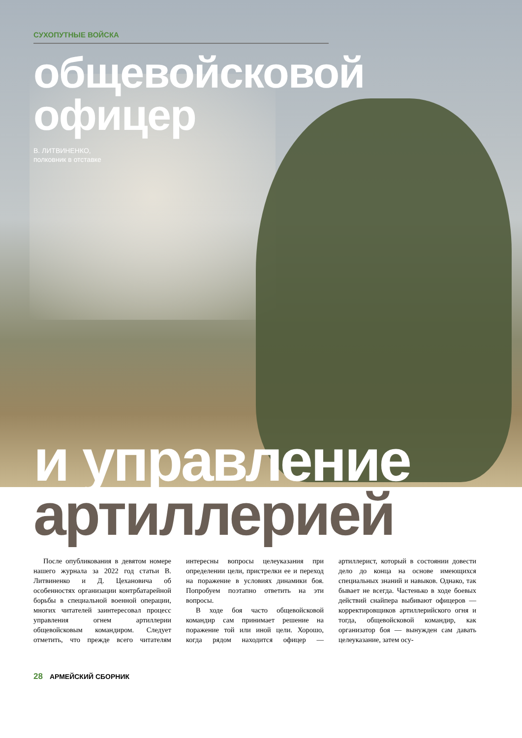СУХОПУТНЫЕ ВОЙСКА
общевойсковой
офицер
В. ЛИТВИНЕНКО,
полковник в отставке
и управление
артиллерией
После опубликования в девятом номере нашего журнала за 2022 год статьи В. Литвиненко и Д. Цехановича об особенностях организации контрбатарейной борьбы в специальной военной операции, многих читателей заинтересовал процесс управления огнем артиллерии общевойсковым командиром. Следует отметить, что прежде всего читателям интересны вопросы целеуказания при определении цели, пристрелки ее и переход на поражение в условиях динамики боя. Попробуем поэтапно ответить на эти вопросы.
В ходе боя часто общевойсковой командир сам принимает решение на поражение той или иной цели. Хорошо, когда рядом находится офицер — артиллерист, который в состоянии довести дело до конца на основе имеющихся специальных знаний и навыков. Однако, так бывает не всегда. Частенько в ходе боевых действий снайпера выбивают офицеров — корректировщиков артиллерийского огня и тогда, общевойсковой командир, как организатор боя — вынужден сам давать целеуказание, затем осу-
28 АРМЕЙСКИЙ СБОРНИК